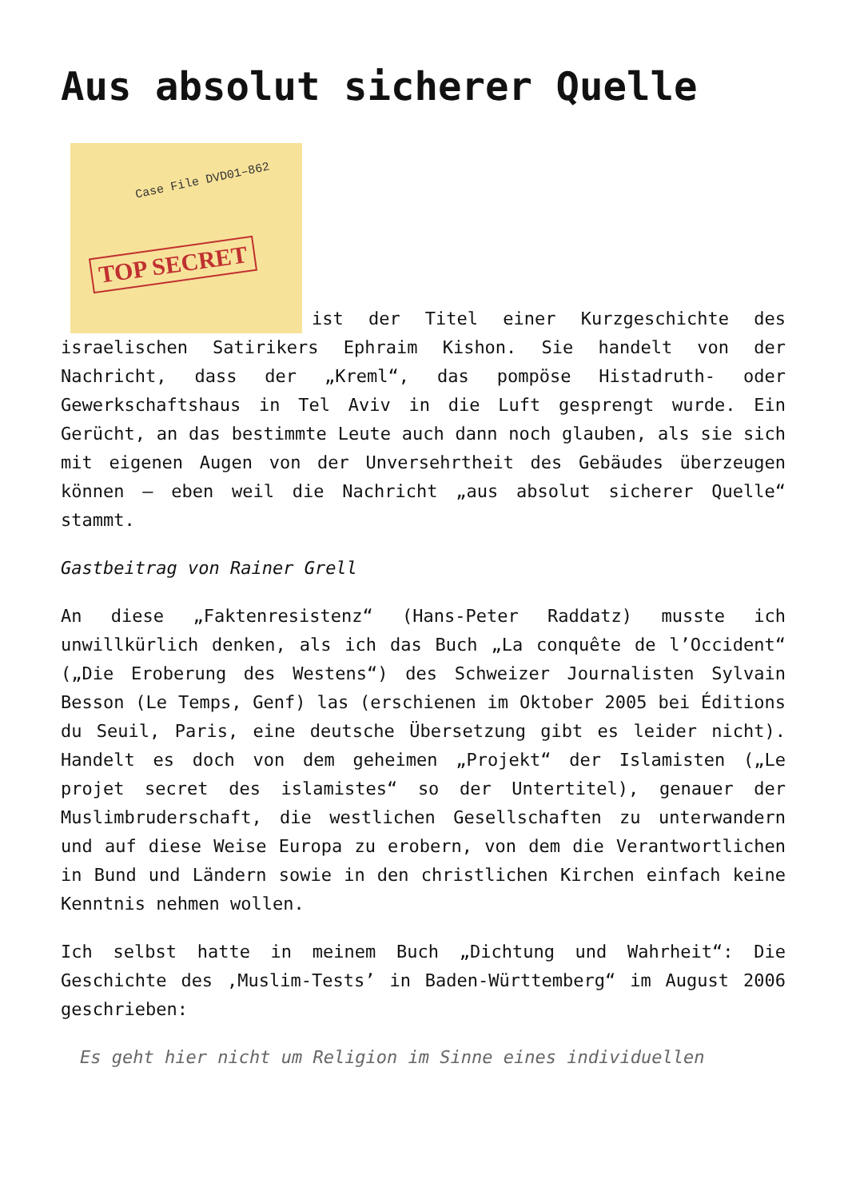Aus absolut sicherer Quelle
Case File DVD01–862 TOP SECRET ist der Titel einer Kurzgeschichte des israelischen Satirikers Ephraim Kishon. Sie handelt von der Nachricht, dass der „Kreml“, das pompöse Histadruth- oder Gewerkschaftshaus in Tel Aviv in die Luft gesprengt wurde. Ein Gerücht, an das bestimmte Leute auch dann noch glauben, als sie sich mit eigenen Augen von der Unversehrtheit des Gebäudes überzeugen können – eben weil die Nachricht „aus absolut sicherer Quelle“ stammt.
Gastbeitrag von Rainer Grell
An diese „Faktenresistenz“ (Hans-Peter Raddatz) musste ich unwillkürlich denken, als ich das Buch „La conquête de l’Occident“ („Die Eroberung des Westens“) des Schweizer Journalisten Sylvain Besson (Le Temps, Genf) las (erschienen im Oktober 2005 bei Éditions du Seuil, Paris, eine deutsche Übersetzung gibt es leider nicht). Handelt es doch von dem geheimen „Projekt“ der Islamisten („Le projet secret des islamistes“ so der Untertitel), genauer der Muslimbruderschaft, die westlichen Gesellschaften zu unterwandern und auf diese Weise Europa zu erobern, von dem die Verantwortlichen in Bund und Ländern sowie in den christlichen Kirchen einfach keine Kenntnis nehmen wollen.
Ich selbst hatte in meinem Buch „Dichtung und Wahrheit“: Die Geschichte des ‚Muslim-Tests’ in Baden-Württemberg“ im August 2006 geschrieben:
Es geht hier nicht um Religion im Sinne eines individuellen